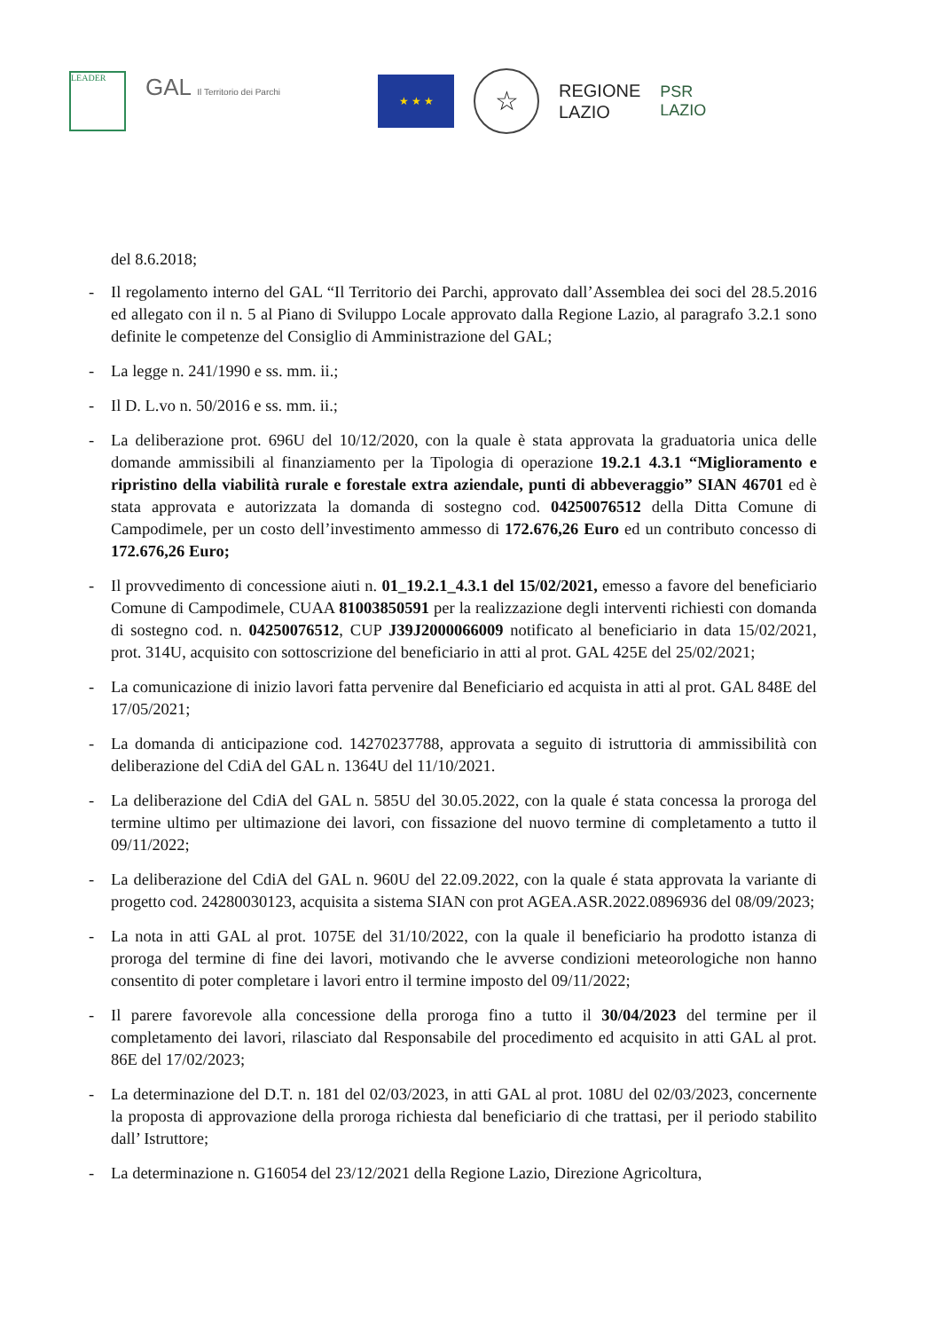LEADER
GAL Il Territorio dei Parchi
★ ★ ★
☆
REGIONE
LAZIO
PSR
LAZIO
del 8.6.2018;
- Il regolamento interno del GAL “Il Territorio dei Parchi, approvato dall’Assemblea dei soci del 28.5.2016 ed allegato con il n. 5 al Piano di Sviluppo Locale approvato dalla Regione Lazio, al paragrafo 3.2.1 sono definite le competenze del Consiglio di Amministrazione del GAL;
- La legge n. 241/1990 e ss. mm. ii.;
- Il D. L.vo n. 50/2016 e ss. mm. ii.;
- La deliberazione prot. 696U del 10/12/2020, con la quale è stata approvata la graduatoria unica delle domande ammissibili al finanziamento per la Tipologia di operazione 19.2.1 4.3.1 “Miglioramento e ripristino della viabilità rurale e forestale extra aziendale, punti di abbeveraggio” SIAN 46701 ed è stata approvata e autorizzata la domanda di sostegno cod. 04250076512 della Ditta Comune di Campodimele, per un costo dell’investimento ammesso di 172.676,26 Euro ed un contributo concesso di 172.676,26 Euro;
- Il provvedimento di concessione aiuti n. 01_19.2.1_4.3.1 del 15/02/2021, emesso a favore del beneficiario Comune di Campodimele, CUAA 81003850591 per la realizzazione degli interventi richiesti con domanda di sostegno cod. n. 04250076512, CUP J39J2000066009 notificato al beneficiario in data 15/02/2021, prot. 314U, acquisito con sottoscrizione del beneficiario in atti al prot. GAL 425E del 25/02/2021;
- La comunicazione di inizio lavori fatta pervenire dal Beneficiario ed acquista in atti al prot. GAL 848E del 17/05/2021;
- La domanda di anticipazione cod. 14270237788, approvata a seguito di istruttoria di ammissibilità con deliberazione del CdiA del GAL n. 1364U del 11/10/2021.
- La deliberazione del CdiA del GAL n. 585U del 30.05.2022, con la quale é stata concessa la proroga del termine ultimo per ultimazione dei lavori, con fissazione del nuovo termine di completamento a tutto il 09/11/2022;
- La deliberazione del CdiA del GAL n. 960U del 22.09.2022, con la quale é stata approvata la variante di progetto cod. 24280030123, acquisita a sistema SIAN con prot AGEA.ASR.2022.0896936 del 08/09/2023;
- La nota in atti GAL al prot. 1075E del 31/10/2022, con la quale il beneficiario ha prodotto istanza di proroga del termine di fine dei lavori, motivando che le avverse condizioni meteorologiche non hanno consentito di poter completare i lavori entro il termine imposto del 09/11/2022;
- Il parere favorevole alla concessione della proroga fino a tutto il 30/04/2023 del termine per il completamento dei lavori, rilasciato dal Responsabile del procedimento ed acquisito in atti GAL al prot. 86E del 17/02/2023;
- La determinazione del D.T. n. 181 del 02/03/2023, in atti GAL al prot. 108U del 02/03/2023, concernente la proposta di approvazione della proroga richiesta dal beneficiario di che trattasi, per il periodo stabilito dall’ Istruttore;
- La determinazione n. G16054 del 23/12/2021 della Regione Lazio, Direzione Agricoltura,